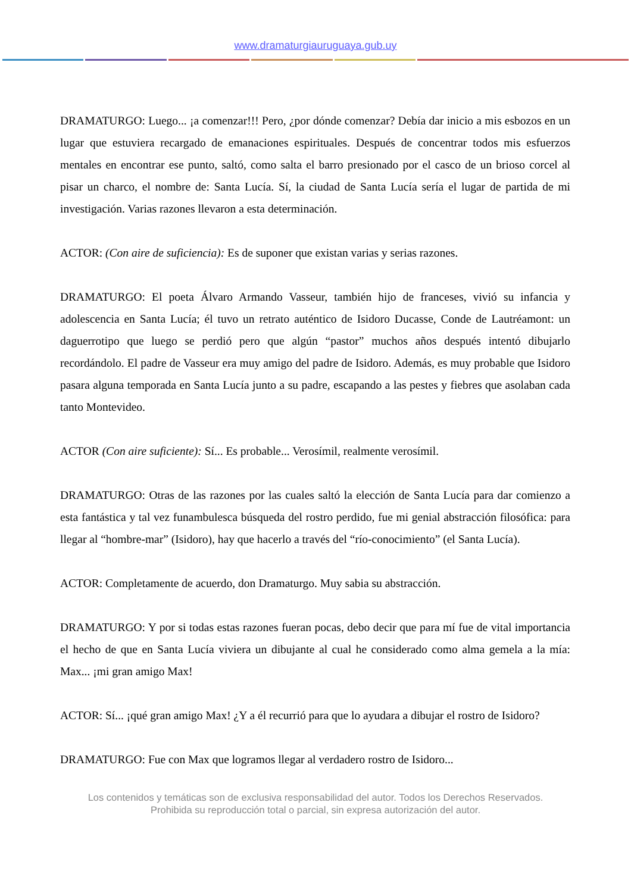www.dramaturgiauruguaya.gub.uy
DRAMATURGO: Luego... ¡a comenzar!!! Pero, ¿por dónde comenzar? Debía dar inicio a mis esbozos en un lugar que estuviera recargado de emanaciones espirituales. Después de concentrar todos mis esfuerzos mentales en encontrar ese punto, saltó, como salta el barro presionado por el casco de un brioso corcel al pisar un charco, el nombre de: Santa Lucía. Sí, la ciudad de Santa Lucía sería el lugar de partida de mi investigación. Varias razones llevaron a esta determinación.
ACTOR: (Con aire de suficiencia): Es de suponer que existan varias y serias razones.
DRAMATURGO: El poeta Álvaro Armando Vasseur, también hijo de franceses, vivió su infancia y adolescencia en Santa Lucía; él tuvo un retrato auténtico de Isidoro Ducasse, Conde de Lautréamont: un daguerrotipo que luego se perdió pero que algún “pastor” muchos años después intentó dibujarlo recordándolo. El padre de Vasseur era muy amigo del padre de Isidoro. Además, es muy probable que Isidoro pasara alguna temporada en Santa Lucía junto a su padre, escapando a las pestes y fiebres que asolaban cada tanto Montevideo.
ACTOR (Con aire suficiente): Sí... Es probable... Verosímil, realmente verosímil.
DRAMATURGO: Otras de las razones por las cuales saltó la elección de Santa Lucía para dar comienzo a esta fantástica y tal vez funambulesca búsqueda del rostro perdido, fue mi genial abstracción filosófica: para llegar al “hombre-mar” (Isidoro), hay que hacerlo a través del “río-conocimiento” (el Santa Lucía).
ACTOR: Completamente de acuerdo, don Dramaturgo. Muy sabia su abstracción.
DRAMATURGO: Y por si todas estas razones fueran pocas, debo decir que para mí fue de vital importancia el hecho de que en Santa Lucía viviera un dibujante al cual he considerado como alma gemela a la mía: Max... ¡mi gran amigo Max!
ACTOR: Sí... ¡qué gran amigo Max! ¿Y a él recurrió para que lo ayudara a dibujar el rostro de Isidoro?
DRAMATURGO: Fue con Max que logramos llegar al verdadero rostro de Isidoro...
Los contenidos y temáticas son de exclusiva responsabilidad del autor. Todos los Derechos Reservados.
Prohibida su reproducción total o parcial, sin expresa autorización del autor.